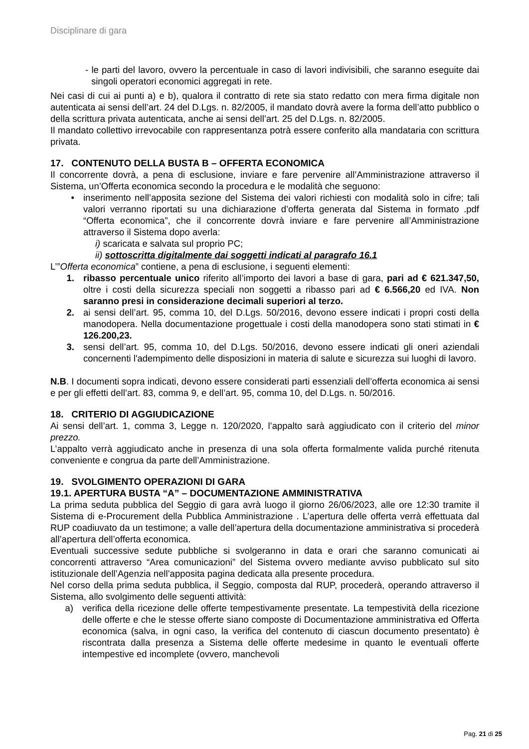Disciplinare di gara
- le parti del lavoro, ovvero la percentuale in caso di lavori indivisibili, che saranno eseguite dai singoli operatori economici aggregati in rete.
Nei casi di cui ai punti a) e b), qualora il contratto di rete sia stato redatto con mera firma digitale non autenticata ai sensi dell’art. 24 del D.Lgs. n. 82/2005, il mandato dovrà avere la forma dell’atto pubblico o della scrittura privata autenticata, anche ai sensi dell’art. 25 del D.Lgs. n. 82/2005.
Il mandato collettivo irrevocabile con rappresentanza potrà essere conferito alla mandataria con scrittura privata.
17. CONTENUTO DELLA BUSTA B – OFFERTA ECONOMICA
Il concorrente dovrà, a pena di esclusione, inviare e fare pervenire all’Amministrazione attraverso il Sistema, un’Offerta economica secondo la procedura e le modalità che seguono:
• inserimento nell’apposita sezione del Sistema dei valori richiesti con modalità solo in cifre; tali valori verranno riportati su una dichiarazione d’offerta generata dal Sistema in formato .pdf “Offerta economica”, che il concorrente dovrà inviare e fare pervenire all’Amministrazione attraverso il Sistema dopo averla:
i) scaricata e salvata sul proprio PC;
ii) sottoscritta digitalmente dai soggetti indicati al paragrafo 16.1
L’”Offerta economica” contiene, a pena di esclusione, i seguenti elementi:
1. ribasso percentuale unico riferito all’importo dei lavori a base di gara, pari ad € 621.347,50, oltre i costi della sicurezza speciali non soggetti a ribasso pari ad € 6.566,20 ed IVA. Non saranno presi in considerazione decimali superiori al terzo.
2. ai sensi dell’art. 95, comma 10, del D.Lgs. 50/2016, devono essere indicati i propri costi della manodopera. Nella documentazione progettuale i costi della manodopera sono stati stimati in € 126.200,23.
3. sensi dell’art. 95, comma 10, del D.Lgs. 50/2016, devono essere indicati gli oneri aziendali concernenti l'adempimento delle disposizioni in materia di salute e sicurezza sui luoghi di lavoro.
N.B. I documenti sopra indicati, devono essere considerati parti essenziali dell’offerta economica ai sensi e per gli effetti dell’art. 83, comma 9, e dell’art. 95, comma 10, del D.Lgs. n. 50/2016.
18. CRITERIO DI AGGIUDICAZIONE
Ai sensi dell’art. 1, comma 3, Legge n. 120/2020, l’appalto sarà aggiudicato con il criterio del minor prezzo.
L’appalto verrà aggiudicato anche in presenza di una sola offerta formalmente valida purché ritenuta conveniente e congrua da parte dell’Amministrazione.
19. SVOLGIMENTO OPERAZIONI DI GARA
19.1. APERTURA BUSTA “A” – DOCUMENTAZIONE AMMINISTRATIVA
La prima seduta pubblica del Seggio di gara avrà luogo il giorno 26/06/2023, alle ore 12:30 tramite il Sistema di e-Procurement della Pubblica Amministrazione . L’apertura delle offerta verrà effettuata dal RUP coadiuvato da un testimone; a valle dell’apertura della documentazione amministrativa si procederà all’apertura dell’offerta economica.
Eventuali successive sedute pubbliche si svolgeranno in data e orari che saranno comunicati ai concorrenti attraverso “Area comunicazioni” del Sistema ovvero mediante avviso pubblicato sul sito istituzionale dell’Agenzia nell’apposita pagina dedicata alla presente procedura.
Nel corso della prima seduta pubblica, il Seggio, composta dal RUP, procederà, operando attraverso il Sistema, allo svolgimento delle seguenti attività:
a) verifica della ricezione delle offerte tempestivamente presentate. La tempestività della ricezione delle offerte e che le stesse offerte siano composte di Documentazione amministrativa ed Offerta economica (salva, in ogni caso, la verifica del contenuto di ciascun documento presentato) è riscontrata dalla presenza a Sistema delle offerte medesime in quanto le eventuali offerte intempestive ed incomplete (ovvero, manchevoli
Pag. 21 di 25